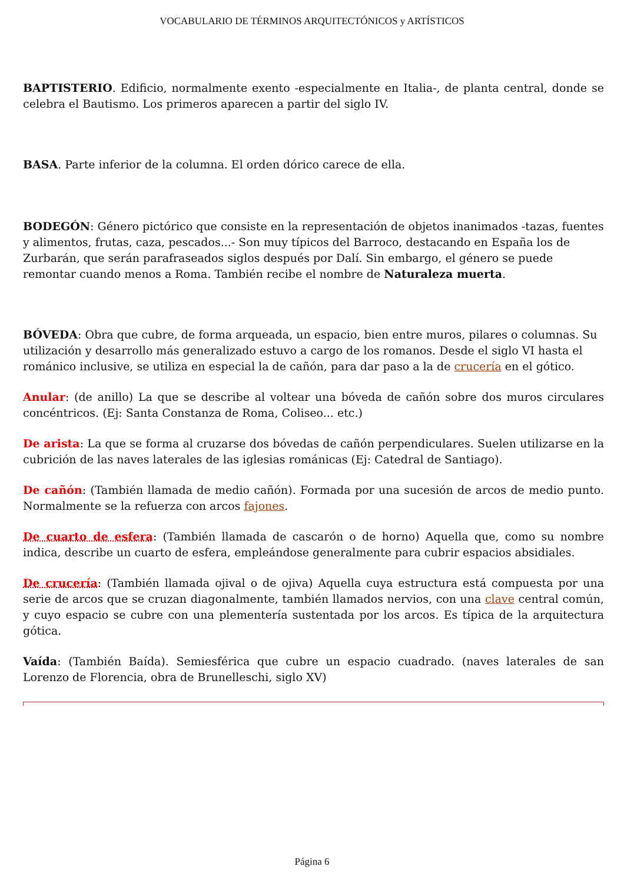VOCABULARIO DE TÉRMINOS ARQUITECTÓNICOS y ARTÍSTICOS
BAPTISTERIO. Edificio, normalmente exento -especialmente en Italia-, de planta central, donde se celebra el Bautismo. Los primeros aparecen a partir del siglo IV.
BASA. Parte inferior de la columna. El orden dórico carece de ella.
BODEGÓN: Género pictórico que consiste en la representación de objetos inanimados -tazas, fuentes y alimentos, frutas, caza, pescados...- Son muy típicos del Barroco, destacando en España los de Zurbarán, que serán parafraseados siglos después por Dalí. Sin embargo, el género se puede remontar cuando menos a Roma. También recibe el nombre de Naturaleza muerta.
BÓVEDA: Obra que cubre, de forma arqueada, un espacio, bien entre muros, pilares o columnas. Su utilización y desarrollo más generalizado estuvo a cargo de los romanos. Desde el siglo VI hasta el románico inclusive, se utiliza en especial la de cañón, para dar paso a la de crucería en el gótico.
Anular: (de anillo) La que se describe al voltear una bóveda de cañón sobre dos muros circulares concéntricos. (Ej: Santa Constanza de Roma, Coliseo... etc.)
De arista: La que se forma al cruzarse dos bóvedas de cañón perpendiculares. Suelen utilizarse en la cubrición de las naves laterales de las iglesias románicas (Ej: Catedral de Santiago).
De cañón: (También llamada de medio cañón). Formada por una sucesión de arcos de medio punto. Normalmente se la refuerza con arcos fajones.
De cuarto de esfera: (También llamada de cascarón o de horno) Aquella que, como su nombre indica, describe un cuarto de esfera, empleándose generalmente para cubrir espacios absidiales.
De crucería: (También llamada ojival o de ojiva) Aquella cuya estructura está compuesta por una serie de arcos que se cruzan diagonalmente, también llamados nervios, con una clave central común, y cuyo espacio se cubre con una plementería sustentada por los arcos. Es típica de la arquitectura gótica.
Vaída: (También Baída). Semiesférica que cubre un espacio cuadrado. (naves laterales de san Lorenzo de Florencia, obra de Brunelleschi, siglo XV)
Página 6